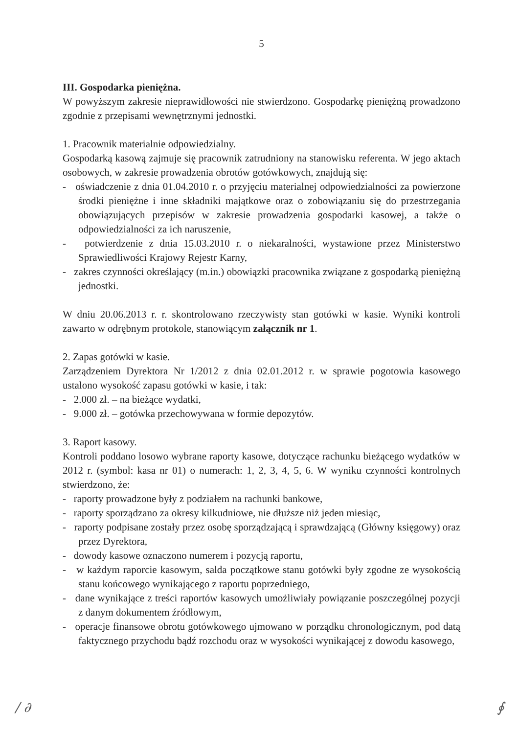5
III. Gospodarka pieniężna.
W powyższym zakresie nieprawidłowości nie stwierdzono. Gospodarkę pieniężną prowadzono zgodnie z przepisami wewnętrznymi jednostki.
1. Pracownik materialnie odpowiedzialny.
Gospodarką kasową zajmuje się pracownik zatrudniony na stanowisku referenta. W jego aktach osobowych, w zakresie prowadzenia obrotów gotówkowych, znajdują się:
- oświadczenie z dnia 01.04.2010 r. o przyjęciu materialnej odpowiedzialności za powierzone środki pieniężne i inne składniki majątkowe oraz o zobowiązaniu się do przestrzegania obowiązujących przepisów w zakresie prowadzenia gospodarki kasowej, a także o odpowiedzialności za ich naruszenie,
- potwierdzenie z dnia 15.03.2010 r. o niekaralności, wystawione przez Ministerstwo Sprawiedliwości Krajowy Rejestr Karny,
- zakres czynności określający (m.in.) obowiązki pracownika związane z gospodarką pieniężną jednostki.
W dniu 20.06.2013 r. r. skontrolowano rzeczywisty stan gotówki w kasie. Wyniki kontroli zawarto w odrębnym protokole, stanowiącym załącznik nr 1.
2. Zapas gotówki w kasie.
Zarządzeniem Dyrektora Nr 1/2012 z dnia 02.01.2012 r. w sprawie pogotowia kasowego ustalono wysokość zapasu gotówki w kasie, i tak:
- 2.000 zł. – na bieżące wydatki,
- 9.000 zł. – gotówka przechowywana w formie depozytów.
3. Raport kasowy.
Kontroli poddano losowo wybrane raporty kasowe, dotyczące rachunku bieżącego wydatków w 2012 r. (symbol: kasa nr 01) o numerach: 1, 2, 3, 4, 5, 6. W wyniku czynności kontrolnych stwierdzono, że:
- raporty prowadzone były z podziałem na rachunki bankowe,
- raporty sporządzano za okresy kilkudniowe, nie dłuższe niż jeden miesiąc,
- raporty podpisane zostały przez osobę sporządzającą i sprawdzającą (Główny księgowy) oraz przez Dyrektora,
- dowody kasowe oznaczono numerem i pozycją raportu,
- w każdym raporcie kasowym, salda początkowe stanu gotówki były zgodne ze wysokością stanu końcowego wynikającego z raportu poprzedniego,
- dane wynikające z treści raportów kasowych umożliwiały powiązanie poszczególnej pozycji z danym dokumentem źródłowym,
- operacje finansowe obrotu gotówkowego ujmowano w porządku chronologicznym, pod datą faktycznego przychodu bądź rozchodu oraz w wysokości wynikającej z dowodu kasowego,
∕ ∂ ∮